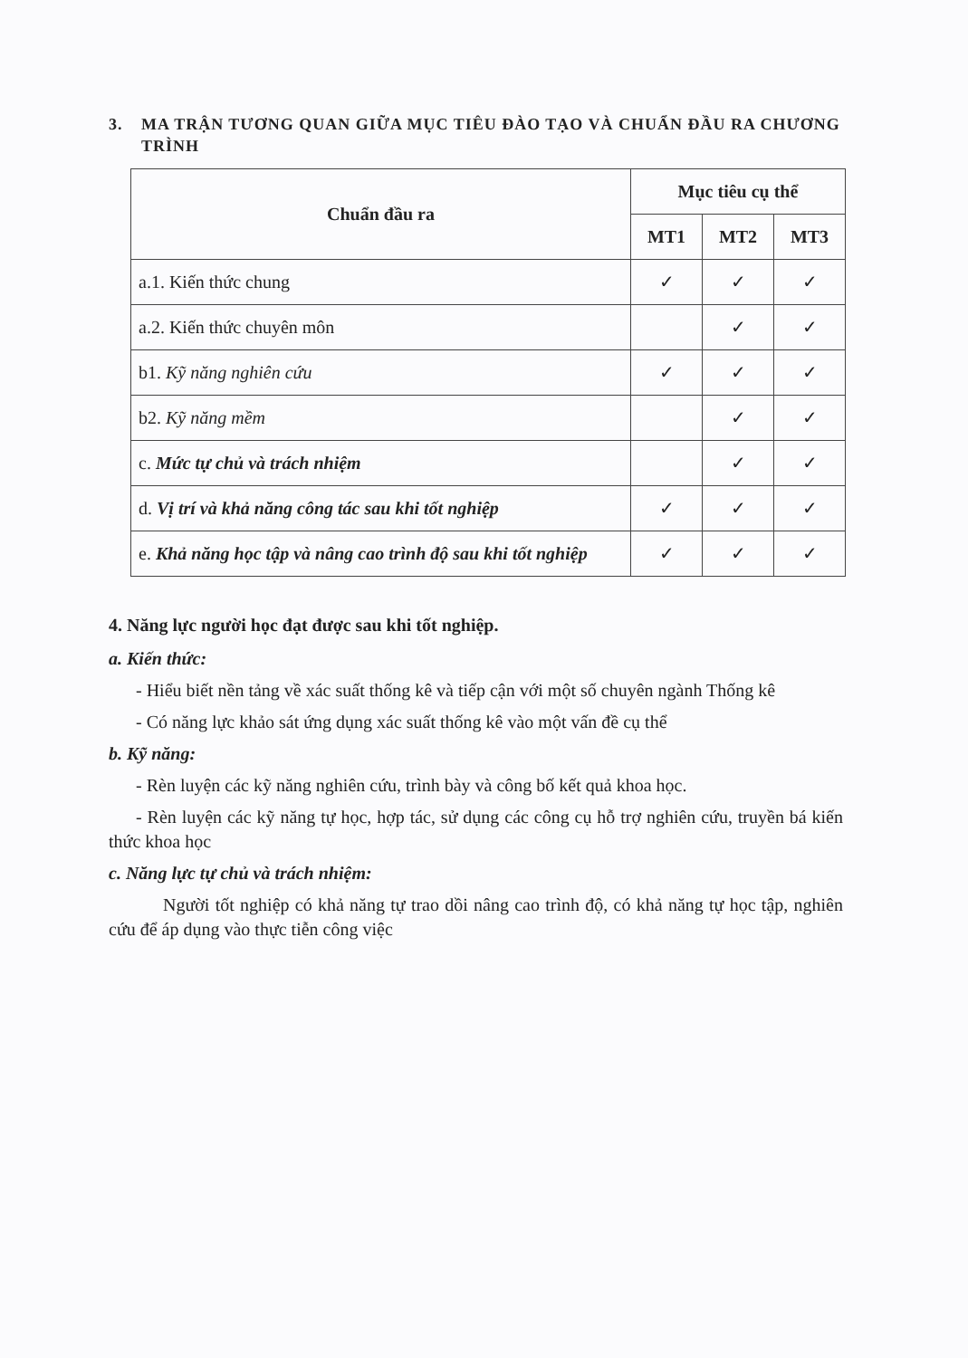3. MA TRẬN TƯƠNG QUAN GIỮA MỤC TIÊU ĐÀO TẠO VÀ CHUẨN ĐẦU RA CHƯƠNG TRÌNH
| Chuẩn đầu ra | Mục tiêu cụ thể | | |
| --- | --- | --- | --- |
| | MT1 | MT2 | MT3 |
| a.1. Kiến thức chung | ✓ | ✓ | ✓ |
| a.2. Kiến thức chuyên môn | | ✓ | ✓ |
| b1. Kỹ năng nghiên cứu | ✓ | ✓ | ✓ |
| b2. Kỹ năng mềm | | ✓ | ✓ |
| c. Mức tự chủ và trách nhiệm | | ✓ | ✓ |
| d. Vị trí và khả năng công tác sau khi tốt nghiệp | ✓ | ✓ | ✓ |
| e. Khả năng học tập và nâng cao trình độ sau khi tốt nghiệp | ✓ | ✓ | ✓ |
4. Năng lực người học đạt được sau khi tốt nghiệp.
a. Kiến thức:
- Hiểu biết nền tảng về xác suất thống kê và tiếp cận với một số chuyên ngành Thống kê
- Có năng lực khảo sát ứng dụng xác suất thống kê vào một vấn đề cụ thể
b. Kỹ năng:
- Rèn luyện các kỹ năng nghiên cứu, trình bày và công bố kết quả khoa học.
- Rèn luyện các kỹ năng tự học, hợp tác, sử dụng các công cụ hỗ trợ nghiên cứu, truyền bá kiến thức khoa học
c. Năng lực tự chủ và trách nhiệm:
Người tốt nghiệp có khả năng tự trao dồi nâng cao trình độ, có khả năng tự học tập, nghiên cứu để áp dụng vào thực tiễn công việc